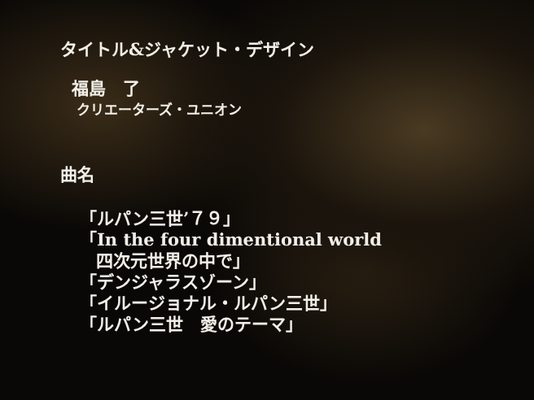タイトル&ジャケット・デザイン
福島　了
クリエーターズ・ユニオン
曲名
「ルパン三世’７９」
「In the four dimentional world
四次元世界の中で」
「デンジャラスゾーン」
「イルージョナル・ルパン三世」
「ルパン三世　愛のテーマ」